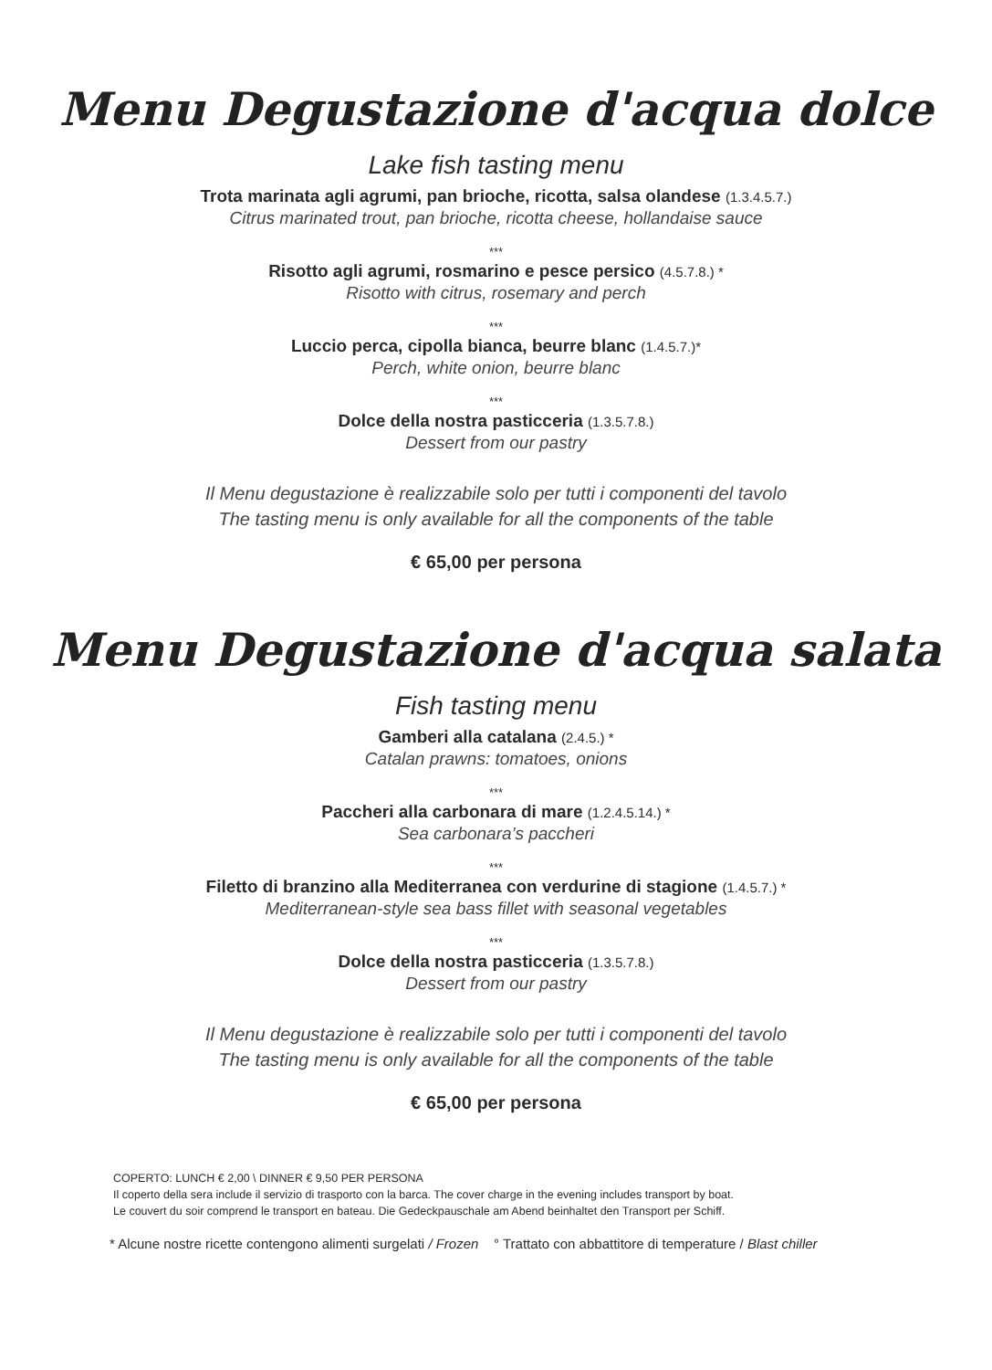Menu Degustazione d'acqua dolce
Lake fish tasting menu
Trota marinata agli agrumi, pan brioche, ricotta, salsa olandese (1.3.4.5.7.)
Citrus marinated trout, pan brioche, ricotta cheese, hollandaise sauce
***
Risotto agli agrumi, rosmarino e pesce persico (4.5.7.8.) *
Risotto with citrus, rosemary and perch
***
Luccio perca, cipolla bianca, beurre blanc (1.4.5.7.)*
Perch, white onion, beurre blanc
***
Dolce della nostra pasticceria (1.3.5.7.8.)
Dessert from our pastry
Il Menu degustazione è realizzabile solo per tutti i componenti del tavolo
The tasting menu is only available for all the components of the table
€ 65,00 per persona
Menu Degustazione d'acqua salata
Fish tasting menu
Gamberi alla catalana (2.4.5.) *
Catalan prawns: tomatoes, onions
***
Paccheri alla carbonara di mare (1.2.4.5.14.) *
Sea carbonara’s paccheri
***
Filetto di branzino alla Mediterranea con verdurine di stagione (1.4.5.7.) *
Mediterranean-style sea bass fillet with seasonal vegetables
***
Dolce della nostra pasticceria (1.3.5.7.8.)
Dessert from our pastry
Il Menu degustazione è realizzabile solo per tutti i componenti del tavolo
The tasting menu is only available for all the components of the table
€ 65,00 per persona
COPERTO: LUNCH € 2,00 \ DINNER € 9,50 PER PERSONA
Il coperto della sera include il servizio di trasporto con la barca. The cover charge in the evening includes transport by boat.
Le couvert du soir comprend le transport en bateau. Die Gedeckpauschale am Abend beinhaltet den Transport per Schiff.
* Alcune nostre ricette contengono alimenti surgelati / Frozen ° Trattato con abbattitore di temperature / Blast chiller